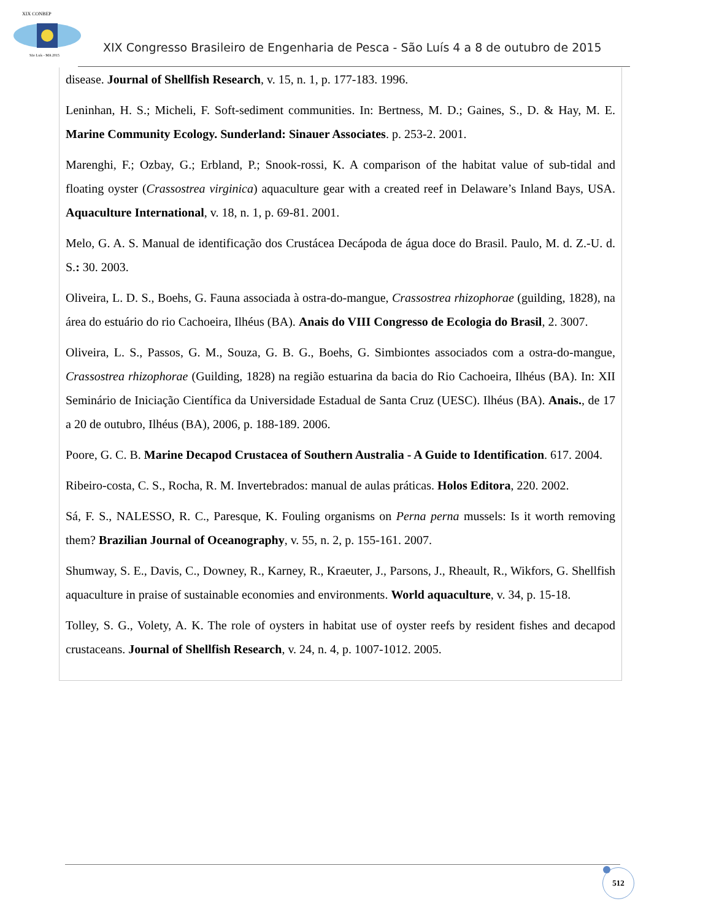XIX CONBEP
São Luís - MA 2015
XIX Congresso Brasileiro de Engenharia de Pesca - São Luís 4 a 8 de outubro de 2015
disease. Journal of Shellfish Research, v. 15, n. 1, p. 177-183. 1996.
Leninhan, H. S.; Micheli, F. Soft-sediment communities. In: Bertness, M. D.; Gaines, S., D. & Hay, M. E. Marine Community Ecology. Sunderland: Sinauer Associates. p. 253-2. 2001.
Marenghi, F.; Ozbay, G.; Erbland, P.; Snook-rossi, K. A comparison of the habitat value of sub-tidal and floating oyster (Crassostrea virginica) aquaculture gear with a created reef in Delaware’s Inland Bays, USA. Aquaculture International, v. 18, n. 1, p. 69-81. 2001.
Melo, G. A. S. Manual de identificação dos Crustácea Decápoda de água doce do Brasil. Paulo, M. d. Z.-U. d. S.: 30. 2003.
Oliveira, L. D. S., Boehs, G. Fauna associada à ostra-do-mangue, Crassostrea rhizophorae (guilding, 1828), na área do estuário do rio Cachoeira, Ilhéus (BA). Anais do VIII Congresso de Ecologia do Brasil, 2. 3007.
Oliveira, L. S., Passos, G. M., Souza, G. B. G., Boehs, G. Simbiontes associados com a ostra-do-mangue, Crassostrea rhizophorae (Guilding, 1828) na região estuarina da bacia do Rio Cachoeira, Ilhéus (BA). In: XII Seminário de Iniciação Científica da Universidade Estadual de Santa Cruz (UESC). Ilhéus (BA). Anais., de 17 a 20 de outubro, Ilhéus (BA), 2006, p. 188-189. 2006.
Poore, G. C. B. Marine Decapod Crustacea of Southern Australia - A Guide to Identification. 617. 2004.
Ribeiro-costa, C. S., Rocha, R. M. Invertebrados: manual de aulas práticas. Holos Editora, 220. 2002.
Sá, F. S., NALESSO, R. C., Paresque, K. Fouling organisms on Perna perna mussels: Is it worth removing them? Brazilian Journal of Oceanography, v. 55, n. 2, p. 155-161. 2007.
Shumway, S. E., Davis, C., Downey, R., Karney, R., Kraeuter, J., Parsons, J., Rheault, R., Wikfors, G. Shellfish aquaculture in praise of sustainable economies and environments. World aquaculture, v. 34, p. 15-18.
Tolley, S. G., Volety, A. K. The role of oysters in habitat use of oyster reefs by resident fishes and decapod crustaceans. Journal of Shellfish Research, v. 24, n. 4, p. 1007-1012. 2005.
512